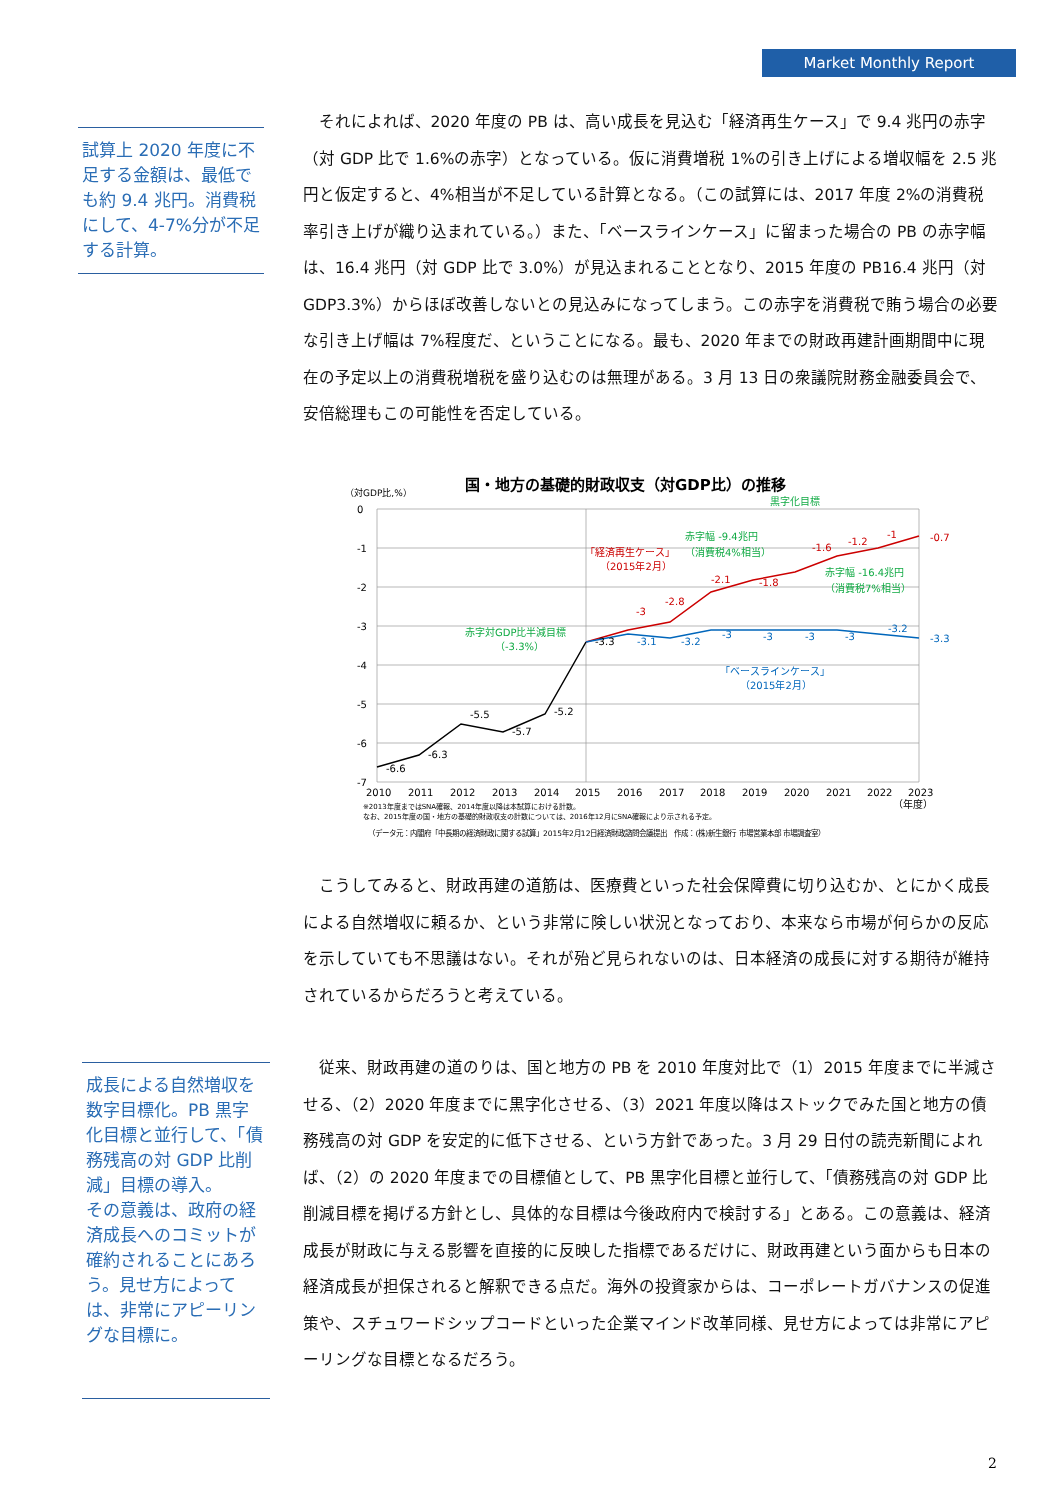Market Monthly Report
試算上 2020 年度に不足する金額は、最低でも約 9.4 兆円。消費税にして、4-7%分が不足する計算。
それによれば、2020 年度の PB は、高い成長を見込む「経済再生ケース」で 9.4 兆円の赤字（対 GDP 比で 1.6%の赤字）となっている。仮に消費増税 1%の引き上げによる増収幅を 2.5 兆円と仮定すると、4%相当が不足している計算となる。（この試算には、2017 年度 2%の消費税率引き上げが織り込まれている。）また、「ベースラインケース」に留まった場合の PB の赤字幅は、16.4 兆円（対 GDP 比で 3.0%）が見込まれることとなり、2015 年度の PB16.4 兆円（対 GDP3.3%）からほぼ改善しないとの見込みになってしまう。この赤字を消費税で賄う場合の必要な引き上げ幅は 7%程度だ、ということになる。最も、2020 年までの財政再建計画期間中に現在の予定以上の消費税増税を盛り込むのは無理がある。3 月 13 日の衆議院財務金融委員会で、安倍総理もこの可能性を否定している。
国・地方の基礎的財政収支（対GDP比）の推移
（対GDP比,%）
0
-1
-2
-3
-4
-5
-6
-7
2010
2011
2012
2013
2014
2015
2016
2017
2018
2019
2020
2021
2022
2023
（年度）
-6.6
-6.3
-5.5
-5.7
-5.2
-3.3
-3
-2.8
-2.1
-1.8
-1.6
-1.2
-1
-0.7
-3.1
-3.2
-3
-3
-3
-3
-3.2
-3.3
黒字化目標
赤字幅 -9.4兆円
「経済再生ケース」
（消費税4%相当）
（2015年2月）
赤字幅 -16.4兆円
（消費税7%相当）
赤字対GDP比半減目標
（-3.3%）
「ベースラインケース」
（2015年2月）
※2013年度まではSNA確報、2014年度以降は本試算における計数。
なお、2015年度の国・地方の基礎的財政収支の計数については、2016年12月にSNA確報により示される予定。
（データ元：内閣府「中長期の経済財政に関する試算」2015年2月12日経済財政諮問会議提出　作成：(株)新生銀行 市場営業本部 市場調査室）
こうしてみると、財政再建の道筋は、医療費といった社会保障費に切り込むか、とにかく成長による自然増収に頼るか、という非常に険しい状況となっており、本来なら市場が何らかの反応を示していても不思議はない。それが殆ど見られないのは、日本経済の成長に対する期待が維持されているからだろうと考えている。
成長による自然増収を数字目標化。PB 黒字化目標と並行して、「債務残高の対 GDP 比削減」目標の導入。
その意義は、政府の経済成長へのコミットが確約されることにあろう。見せ方によっては、非常にアピーリングな目標に。
従来、財政再建の道のりは、国と地方の PB を 2010 年度対比で（1）2015 年度までに半減させる、（2）2020 年度までに黒字化させる、（3）2021 年度以降はストックでみた国と地方の債務残高の対 GDP を安定的に低下させる、という方針であった。3 月 29 日付の読売新聞によれば、（2）の 2020 年度までの目標値として、PB 黒字化目標と並行して、「債務残高の対 GDP 比削減目標を掲げる方針とし、具体的な目標は今後政府内で検討する」とある。この意義は、経済成長が財政に与える影響を直接的に反映した指標であるだけに、財政再建という面からも日本の経済成長が担保されると解釈できる点だ。海外の投資家からは、コーポレートガバナンスの促進策や、スチュワードシップコードといった企業マインド改革同様、見せ方によっては非常にアピーリングな目標となるだろう。
2